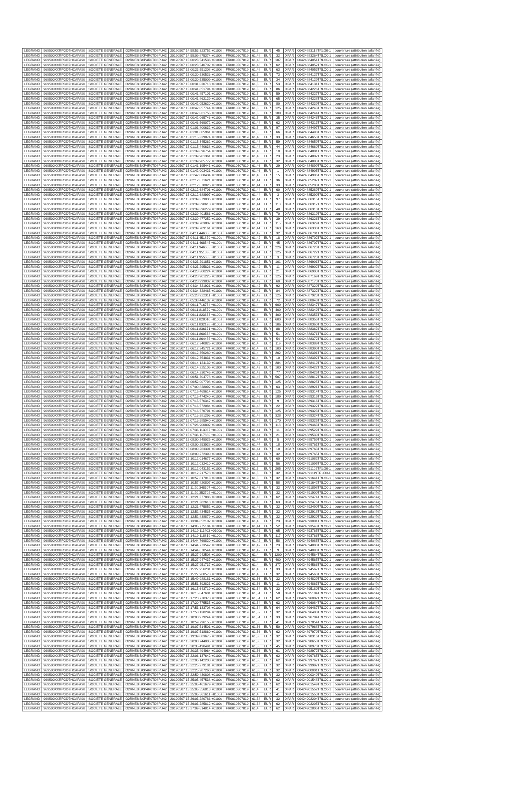| LEGRAND | 969500XXRPGD7HCAFA90 | SOCIETE GENERALE | O2RNE8IBXP4R0TD8PU42 | 20190507 14:58:53.323752 +0100s | FR0010307819 | 61,5 | EUR | 45 | XPAR | 00424883118TRLO0-1 | couverture (attribution salariée) |
| LEGRAND | 969500XXRPGD7HCAFA90 | SOCIETE GENERALE | O2RNE8IBXP4R0TD8PU42 | 20190507 14:59:09.875374 +0100s | FR0010307819 | 61,48 | EUR | 32 | XPAR | 00424883264TRLO0-1 | couverture (attribution salariée) |
| LEGRAND | 969500XXRPGD7HCAFA90 | SOCIETE GENERALE | O2RNE8IBXP4R0TD8PU42 | 20190507 15:00:23.541536 +0100s | FR0010307819 | 61,48 | EUR | 107 | XPAR | 00424884051TRLO0-1 | couverture (attribution salariée) |
| LEGRAND | 969500XXRPGD7HCAFA90 | SOCIETE GENERALE | O2RNE8IBXP4R0TD8PU42 | 20190507 15:00:23.546702 +0100s | FR0010307819 | 61,48 | EUR | 62 | XPAR | 00424884052TRLO0-1 | couverture (attribution salariée) |
| LEGRAND | 969500XXRPGD7HCAFA90 | SOCIETE GENERALE | O2RNE8IBXP4R0TD8PU42 | 20190507 15:00:23.551208 +0100s | FR0010307819 | 61,48 | EUR | 63 | XPAR | 00424884053TRLO0-1 | couverture (attribution salariée) |
| LEGRAND | 969500XXRPGD7HCAFA90 | SOCIETE GENERALE | O2RNE8IBXP4R0TD8PU42 | 20190507 15:00:30.530526 +0100s | FR0010307819 | 61,5 | EUR | 73 | XPAR | 00424884127TRLO0-1 | couverture (attribution salariée) |
| LEGRAND | 969500XXRPGD7HCAFA90 | SOCIETE GENERALE | O2RNE8IBXP4R0TD8PU42 | 20190507 15:00:30.535009 +0100s | FR0010307819 | 61,5 | EUR | 34 | XPAR | 00424884129TRLO0-1 | couverture (attribution salariée) |
| LEGRAND | 969500XXRPGD7HCAFA90 | SOCIETE GENERALE | O2RNE8IBXP4R0TD8PU42 | 20190507 15:00:31.030718 +0100s | FR0010307819 | 61,5 | EUR | 53 | XPAR | 00424884131TRLO0-1 | couverture (attribution salariée) |
| LEGRAND | 969500XXRPGD7HCAFA90 | SOCIETE GENERALE | O2RNE8IBXP4R0TD8PU42 | 20190507 15:00:41.851794 +0100s | FR0010307819 | 61,5 | EUR | 86 | XPAR | 00424884226TRLO0-1 | couverture (attribution salariée) |
| LEGRAND | 969500XXRPGD7HCAFA90 | SOCIETE GENERALE | O2RNE8IBXP4R0TD8PU42 | 20190507 15:00:41.857101 +0100s | FR0010307819 | 61,5 | EUR | 59 | XPAR | 00424884227TRLO0-1 | couverture (attribution salariée) |
| LEGRAND | 969500XXRPGD7HCAFA90 | SOCIETE GENERALE | O2RNE8IBXP4R0TD8PU42 | 20190507 15:00:41.862129 +0100s | FR0010307819 | 61,5 | EUR | 65 | XPAR | 00424884228TRLO0-1 | couverture (attribution salariée) |
| LEGRAND | 969500XXRPGD7HCAFA90 | SOCIETE GENERALE | O2RNE8IBXP4R0TD8PU42 | 20190507 15:00:42.052620 +0100s | FR0010307819 | 61,5 | EUR | 80 | XPAR | 00424884239TRLO0-1 | couverture (attribution salariée) |
| LEGRAND | 969500XXRPGD7HCAFA90 | SOCIETE GENERALE | O2RNE8IBXP4R0TD8PU42 | 20190507 15:00:42.057744 +0100s | FR0010307819 | 61,5 | EUR | 125 | XPAR | 00424884243TRLO0-1 | couverture (attribution salariée) |
| LEGRAND | 969500XXRPGD7HCAFA90 | SOCIETE GENERALE | O2RNE8IBXP4R0TD8PU42 | 20190507 15:00:42.061755 +0100s | FR0010307819 | 61,5 | EUR | 100 | XPAR | 00424884244TRLO0-1 | couverture (attribution salariée) |
| LEGRAND | 969500XXRPGD7HCAFA90 | SOCIETE GENERALE | O2RNE8IBXP4R0TD8PU42 | 20190507 15:00:42.065746 +0100s | FR0010307819 | 61,5 | EUR | 35 | XPAR | 00424884246TRLO0-1 | couverture (attribution salariée) |
| LEGRAND | 969500XXRPGD7HCAFA90 | SOCIETE GENERALE | O2RNE8IBXP4R0TD8PU42 | 20190507 15:00:46.569072 +0100s | FR0010307819 | 61,48 | EUR | 62 | XPAR | 00424884313TRLO0-1 | couverture (attribution salariée) |
| LEGRAND | 969500XXRPGD7HCAFA90 | SOCIETE GENERALE | O2RNE8IBXP4R0TD8PU42 | 20190507 15:01:01.800632 +0100s | FR0010307819 | 61,5 | EUR | 97 | XPAR | 00424884497TRLO0-1 | couverture (attribution salariée) |
| LEGRAND | 969500XXRPGD7HCAFA90 | SOCIETE GENERALE | O2RNE8IBXP4R0TD8PU42 | 20190507 15:01:01.805961 +0100s | FR0010307819 | 61,5 | EUR | 66 | XPAR | 00424884498TRLO0-1 | couverture (attribution salariée) |
| LEGRAND | 969500XXRPGD7HCAFA90 | SOCIETE GENERALE | O2RNE8IBXP4R0TD8PU42 | 20190507 15:01:15.339874 +0100s | FR0010307819 | 61,48 | EUR | 33 | XPAR | 00424884658TRLO0-1 | couverture (attribution salariée) |
| LEGRAND | 969500XXRPGD7HCAFA90 | SOCIETE GENERALE | O2RNE8IBXP4R0TD8PU42 | 20190507 15:01:15.345262 +0100s | FR0010307819 | 61,48 | EUR | 59 | XPAR | 00424884659TRLO0-1 | couverture (attribution salariée) |
| LEGRAND | 969500XXRPGD7HCAFA90 | SOCIETE GENERALE | O2RNE8IBXP4R0TD8PU42 | 20190507 15:01:15.440638 +0100s | FR0010307819 | 61,48 | EUR | 44 | XPAR | 00424884660TRLO0-1 | couverture (attribution salariée) |
| LEGRAND | 969500XXRPGD7HCAFA90 | SOCIETE GENERALE | O2RNE8IBXP4R0TD8PU42 | 20190507 15:01:39.896754 +0100s | FR0010307819 | 61,46 | EUR | 10 | XPAR | 00424884881TRLO0-1 | couverture (attribution salariée) |
| LEGRAND | 969500XXRPGD7HCAFA90 | SOCIETE GENERALE | O2RNE8IBXP4R0TD8PU42 | 20190507 15:01:39.901361 +0100s | FR0010307819 | 61,46 | EUR | 23 | XPAR | 00424884882TRLO0-1 | couverture (attribution salariée) |
| LEGRAND | 969500XXRPGD7HCAFA90 | SOCIETE GENERALE | O2RNE8IBXP4R0TD8PU42 | 20190507 15:01:39.905772 +0100s | FR0010307819 | 61,46 | EUR | 32 | XPAR | 00424884883TRLO0-1 | couverture (attribution salariée) |
| LEGRAND | 969500XXRPGD7HCAFA90 | SOCIETE GENERALE | O2RNE8IBXP4R0TD8PU42 | 20190507 15:01:41.195443 +0100s | FR0010307819 | 61,46 | EUR | 29 | XPAR | 00424884899TRLO0-1 | couverture (attribution salariée) |
| LEGRAND | 969500XXRPGD7HCAFA90 | SOCIETE GENERALE | O2RNE8IBXP4R0TD8PU42 | 20190507 15:01:42.003421 +0100s | FR0010307819 | 61,46 | EUR | 1 | XPAR | 00424884905TRLO0-1 | couverture (attribution salariée) |
| LEGRAND | 969500XXRPGD7HCAFA90 | SOCIETE GENERALE | O2RNE8IBXP4R0TD8PU42 | 20190507 15:01:42.008434 +0100s | FR0010307819 | 61,46 | EUR | 15 | XPAR | 00424884906TRLO0-1 | couverture (attribution salariée) |
| LEGRAND | 969500XXRPGD7HCAFA90 | SOCIETE GENERALE | O2RNE8IBXP4R0TD8PU42 | 20190507 15:02:12.671621 +0100s | FR0010307819 | 61,44 | EUR | 36 | XPAR | 00424885287TRLO0-1 | couverture (attribution salariée) |
| LEGRAND | 969500XXRPGD7HCAFA90 | SOCIETE GENERALE | O2RNE8IBXP4R0TD8PU42 | 20190507 15:02:12.678026 +0100s | FR0010307819 | 61,44 | EUR | 33 | XPAR | 00424885288TRLO0-1 | couverture (attribution salariée) |
| LEGRAND | 969500XXRPGD7HCAFA90 | SOCIETE GENERALE | O2RNE8IBXP4R0TD8PU42 | 20190507 15:02:12.684706 +0100s | FR0010307819 | 61,44 | EUR | 60 | XPAR | 00424885289TRLO0-1 | couverture (attribution salariée) |
| LEGRAND | 969500XXRPGD7HCAFA90 | SOCIETE GENERALE | O2RNE8IBXP4R0TD8PU42 | 20190507 15:02:12.688997 +0100s | FR0010307819 | 61,44 | EUR | 3 | XPAR | 00424885290TRLO0-1 | couverture (attribution salariée) |
| LEGRAND | 969500XXRPGD7HCAFA90 | SOCIETE GENERALE | O2RNE8IBXP4R0TD8PU42 | 20190507 15:03:39.379036 +0100s | FR0010307819 | 61,44 | EUR | 97 | XPAR | 00424886315TRLO0-1 | couverture (attribution salariée) |
| LEGRAND | 969500XXRPGD7HCAFA90 | SOCIETE GENERALE | O2RNE8IBXP4R0TD8PU42 | 20190507 15:03:39.390613 +0100s | FR0010307819 | 61,44 | EUR | 113 | XPAR | 00424886317TRLO0-1 | couverture (attribution salariée) |
| LEGRAND | 969500XXRPGD7HCAFA90 | SOCIETE GENERALE | O2RNE8IBXP4R0TD8PU42 | 20190507 15:03:39.396279 +0100s | FR0010307819 | 61,44 | EUR | 48 | XPAR | 00424886318TRLO0-1 | couverture (attribution salariée) |
| LEGRAND | 969500XXRPGD7HCAFA90 | SOCIETE GENERALE | O2RNE8IBXP4R0TD8PU42 | 20190507 15:03:39.401586 +0100s | FR0010307819 | 61,44 | EUR | 70 | XPAR | 00424886319TRLO0-1 | couverture (attribution salariée) |
| LEGRAND | 969500XXRPGD7HCAFA90 | SOCIETE GENERALE | O2RNE8IBXP4R0TD8PU42 | 20190507 15:03:39.477252 +0100s | FR0010307819 | 61,44 | EUR | 39 | XPAR | 00424886326TRLO0-1 | couverture (attribution salariée) |
| LEGRAND | 969500XXRPGD7HCAFA90 | SOCIETE GENERALE | O2RNE8IBXP4R0TD8PU42 | 20190507 15:03:39.783807 +0100s | FR0010307819 | 61,44 | EUR | 115 | XPAR | 00424886329TRLO0-1 | couverture (attribution salariée) |
| LEGRAND | 969500XXRPGD7HCAFA90 | SOCIETE GENERALE | O2RNE8IBXP4R0TD8PU42 | 20190507 15:03:39.789161 +0100s | FR0010307819 | 61,44 | EUR | 163 | XPAR | 00424886330TRLO0-1 | couverture (attribution salariée) |
| LEGRAND | 969500XXRPGD7HCAFA90 | SOCIETE GENERALE | O2RNE8IBXP4R0TD8PU42 | 20190507 15:04:11.446088 +0100s | FR0010307819 | 61,42 | EUR | 32 | XPAR | 00424886701TRLO0-1 | couverture (attribution salariée) |
| LEGRAND | 969500XXRPGD7HCAFA90 | SOCIETE GENERALE | O2RNE8IBXP4R0TD8PU42 | 20190507 15:04:11.451879 +0100s | FR0010307819 | 61,42 | EUR | 18 | XPAR | 00424886702TRLO0-1 | couverture (attribution salariée) |
| LEGRAND | 969500XXRPGD7HCAFA90 | SOCIETE GENERALE | O2RNE8IBXP4R0TD8PU42 | 20190507 15:04:11.468545 +0100s | FR0010307819 | 61,42 | EUR | 45 | XPAR | 00424886707TRLO0-1 | couverture (attribution salariée) |
| LEGRAND | 969500XXRPGD7HCAFA90 | SOCIETE GENERALE | O2RNE8IBXP4R0TD8PU42 | 20190507 15:04:11.946665 +0100s | FR0010307819 | 61,44 | EUR | 226 | XPAR | 00424886720TRLO0-1 | couverture (attribution salariée) |
| LEGRAND | 969500XXRPGD7HCAFA90 | SOCIETE GENERALE | O2RNE8IBXP4R0TD8PU42 | 20190507 15:04:11.951336 +0100s | FR0010307819 | 61,44 | EUR | 125 | XPAR | 00424886722TRLO0-1 | couverture (attribution salariée) |
| LEGRAND | 969500XXRPGD7HCAFA90 | SOCIETE GENERALE | O2RNE8IBXP4R0TD8PU42 | 20190507 15:04:11.955655 +0100s | FR0010307819 | 61,44 | EUR | 3 | XPAR | 00424886723TRLO0-1 | couverture (attribution salariée) |
| LEGRAND | 969500XXRPGD7HCAFA90 | SOCIETE GENERALE | O2RNE8IBXP4R0TD8PU42 | 20190507 15:04:23.291851 +0100s | FR0010307819 | 61,42 | EUR | 101 | XPAR | 00424886901TRLO0-1 | couverture (attribution salariée) |
| LEGRAND | 969500XXRPGD7HCAFA90 | SOCIETE GENERALE | O2RNE8IBXP4R0TD8PU42 | 20190507 15:04:23.295826 +0100s | FR0010307819 | 61,42 | EUR | 11 | XPAR | 00424886902TRLO0-1 | couverture (attribution salariée) |
| LEGRAND | 969500XXRPGD7HCAFA90 | SOCIETE GENERALE | O2RNE8IBXP4R0TD8PU42 | 20190507 15:04:23.300224 +0100s | FR0010307819 | 61,42 | EUR | 21 | XPAR | 00424886903TRLO0-1 | couverture (attribution salariée) |
| LEGRAND | 969500XXRPGD7HCAFA90 | SOCIETE GENERALE | O2RNE8IBXP4R0TD8PU42 | 20190507 15:04:28.901225 +0100s | FR0010307819 | 61,42 | EUR | 125 | XPAR | 00424887169TRLO0-1 | couverture (attribution salariée) |
| LEGRAND | 969500XXRPGD7HCAFA90 | SOCIETE GENERALE | O2RNE8IBXP4R0TD8PU42 | 20190507 15:04:28.999832 +0100s | FR0010307819 | 61,42 | EUR | 60 | XPAR | 00424887173TRLO0-1 | couverture (attribution salariée) |
| LEGRAND | 969500XXRPGD7HCAFA90 | SOCIETE GENERALE | O2RNE8IBXP4R0TD8PU42 | 20190507 15:04:34.321921 +0100s | FR0010307819 | 61,42 | EUR | 92 | XPAR | 00424887320TRLO0-1 | couverture (attribution salariée) |
| LEGRAND | 969500XXRPGD7HCAFA90 | SOCIETE GENERALE | O2RNE8IBXP4R0TD8PU42 | 20190507 15:04:34.328465 +0100s | FR0010307819 | 61,42 | EUR | 84 | XPAR | 00424887322TRLO0-1 | couverture (attribution salariée) |
| LEGRAND | 969500XXRPGD7HCAFA90 | SOCIETE GENERALE | O2RNE8IBXP4R0TD8PU42 | 20190507 15:05:28.922311 +0100s | FR0010307819 | 61,42 | EUR | 125 | XPAR | 00424887923TRLO0-1 | couverture (attribution salariée) |
| LEGRAND | 969500XXRPGD7HCAFA90 | SOCIETE GENERALE | O2RNE8IBXP4R0TD8PU42 | 20190507 15:05:38.446137 +0100s | FR0010307819 | 61,42 | EUR | 72 | XPAR | 00424888048TRLO0-1 | couverture (attribution salariée) |
| LEGRAND | 969500XXRPGD7HCAFA90 | SOCIETE GENERALE | O2RNE8IBXP4R0TD8PU42 | 20190507 15:06:11.716754 +0100s | FR0010307819 | 61,4 | EUR | 600 | XPAR | 00424888347TRLO0-1 | couverture (attribution salariée) |
| LEGRAND | 969500XXRPGD7HCAFA90 | SOCIETE GENERALE | O2RNE8IBXP4R0TD8PU42 | 20190507 15:06:11.818579 +0100s | FR0010307819 | 61,4 | EUR | 400 | XPAR | 00424888349TRLO0-1 | couverture (attribution salariée) |
| LEGRAND | 969500XXRPGD7HCAFA90 | SOCIETE GENERALE | O2RNE8IBXP4R0TD8PU42 | 20190507 15:06:11.823633 +0100s | FR0010307819 | 61,4 | EUR | 400 | XPAR | 00424888353TRLO0-1 | couverture (attribution salariée) |
| LEGRAND | 969500XXRPGD7HCAFA90 | SOCIETE GENERALE | O2RNE8IBXP4R0TD8PU42 | 20190507 15:06:11.828010 +0100s | FR0010307819 | 61,4 | EUR | 600 | XPAR | 00424888356TRLO0-1 | couverture (attribution salariée) |
| LEGRAND | 969500XXRPGD7HCAFA90 | SOCIETE GENERALE | O2RNE8IBXP4R0TD8PU42 | 20190507 15:06:11.832128 +0100s | FR0010307819 | 61,4 | EUR | 106 | XPAR | 00424888360TRLO0-1 | couverture (attribution salariée) |
| LEGRAND | 969500XXRPGD7HCAFA90 | SOCIETE GENERALE | O2RNE8IBXP4R0TD8PU42 | 20190507 15:06:11.836171 +0100s | FR0010307819 | 61,4 | EUR | 88 | XPAR | 00424888362TRLO0-1 | couverture (attribution salariée) |
| LEGRAND | 969500XXRPGD7HCAFA90 | SOCIETE GENERALE | O2RNE8IBXP4R0TD8PU42 | 20190507 15:06:11.860338 +0100s | FR0010307819 | 61,4 | EUR | 51 | XPAR | 00424888371TRLO0-1 | couverture (attribution salariée) |
| LEGRAND | 969500XXRPGD7HCAFA90 | SOCIETE GENERALE | O2RNE8IBXP4R0TD8PU42 | 20190507 15:06:11.864455 +0100s | FR0010307819 | 61,4 | EUR | 54 | XPAR | 00424888372TRLO0-1 | couverture (attribution salariée) |
| LEGRAND | 969500XXRPGD7HCAFA90 | SOCIETE GENERALE | O2RNE8IBXP4R0TD8PU42 | 20190507 15:06:12.340825 +0100s | FR0010307819 | 61,4 | EUR | 119 | XPAR | 00424888389TRLO0-1 | couverture (attribution salariée) |
| LEGRAND | 969500XXRPGD7HCAFA90 | SOCIETE GENERALE | O2RNE8IBXP4R0TD8PU42 | 20190507 15:06:12.345721 +0100s | FR0010307819 | 61,4 | EUR | 100 | XPAR | 00424888390TRLO0-1 | couverture (attribution salariée) |
| LEGRAND | 969500XXRPGD7HCAFA90 | SOCIETE GENERALE | O2RNE8IBXP4R0TD8PU42 | 20190507 15:06:12.350280 +0100s | FR0010307819 | 61,4 | EUR | 202 | XPAR | 00424888391TRLO0-1 | couverture (attribution salariée) |
| LEGRAND | 969500XXRPGD7HCAFA90 | SOCIETE GENERALE | O2RNE8IBXP4R0TD8PU42 | 20190507 15:06:12.354831 +0100s | FR0010307819 | 61,4 | EUR | 10 | XPAR | 00424888392TRLO0-1 | couverture (attribution salariée) |
| LEGRAND | 969500XXRPGD7HCAFA90 | SOCIETE GENERALE | O2RNE8IBXP4R0TD8PU42 | 20190507 15:06:14.124139 +0100s | FR0010307819 | 61,42 | EUR | 284 | XPAR | 00424888419TRLO0-1 | couverture (attribution salariée) |
| LEGRAND | 969500XXRPGD7HCAFA90 | SOCIETE GENERALE | O2RNE8IBXP4R0TD8PU42 | 20190507 15:06:14.225105 +0100s | FR0010307819 | 61,42 | EUR | 100 | XPAR | 00424888422TRLO0-1 | couverture (attribution salariée) |
| LEGRAND | 969500XXRPGD7HCAFA90 | SOCIETE GENERALE | O2RNE8IBXP4R0TD8PU42 | 20190507 15:06:14.230745 +0100s | FR0010307819 | 61,42 | EUR | 77 | XPAR | 00424888425TRLO0-1 | couverture (attribution salariée) |
| LEGRAND | 969500XXRPGD7HCAFA90 | SOCIETE GENERALE | O2RNE8IBXP4R0TD8PU42 | 20190507 15:06:51.304778 +0100s | FR0010307819 | 61,46 | EUR | 507 | XPAR | 00424888812TRLO0-1 | couverture (attribution salariée) |
| LEGRAND | 969500XXRPGD7HCAFA90 | SOCIETE GENERALE | O2RNE8IBXP4R0TD8PU42 | 20190507 15:06:52.007798 +0100s | FR0010307819 | 61,46 | EUR | 125 | XPAR | 00424888825TRLO0-1 | couverture (attribution salariée) |
| LEGRAND | 969500XXRPGD7HCAFA90 | SOCIETE GENERALE | O2RNE8IBXP4R0TD8PU42 | 20190507 15:07:00.828092 +0100s | FR0010307819 | 61,46 | EUR | 63 | XPAR | 00424888921TRLO0-1 | couverture (attribution salariée) |
| LEGRAND | 969500XXRPGD7HCAFA90 | SOCIETE GENERALE | O2RNE8IBXP4R0TD8PU42 | 20190507 15:07:15.469614 +0100s | FR0010307819 | 61,46 | EUR | 125 | XPAR | 00424889314TRLO0-1 | couverture (attribution salariée) |
| LEGRAND | 969500XXRPGD7HCAFA90 | SOCIETE GENERALE | O2RNE8IBXP4R0TD8PU42 | 20190507 15:07:15.474240 +0100s | FR0010307819 | 61,46 | EUR | 189 | XPAR | 00424889315TRLO0-1 | couverture (attribution salariée) |
| LEGRAND | 969500XXRPGD7HCAFA90 | SOCIETE GENERALE | O2RNE8IBXP4R0TD8PU42 | 20190507 15:07:15.570347 +0100s | FR0010307819 | 61,46 | EUR | 9 | XPAR | 00424889316TRLO0-1 | couverture (attribution salariée) |
| LEGRAND | 969500XXRPGD7HCAFA90 | SOCIETE GENERALE | O2RNE8IBXP4R0TD8PU42 | 20190507 15:07:16.572084 +0100s | FR0010307819 | 61,48 | EUR | 22 | XPAR | 00424889322TRLO0-1 | couverture (attribution salariée) |
| LEGRAND | 969500XXRPGD7HCAFA90 | SOCIETE GENERALE | O2RNE8IBXP4R0TD8PU42 | 20190507 15:07:16.576791 +0100s | FR0010307819 | 61,48 | EUR | 125 | XPAR | 00424889323TRLO0-1 | couverture (attribution salariée) |
| LEGRAND | 969500XXRPGD7HCAFA90 | SOCIETE GENERALE | O2RNE8IBXP4R0TD8PU42 | 20190507 15:07:16.581296 +0100s | FR0010307819 | 61,48 | EUR | 328 | XPAR | 00424889324TRLO0-1 | couverture (attribution salariée) |
| LEGRAND | 969500XXRPGD7HCAFA90 | SOCIETE GENERALE | O2RNE8IBXP4R0TD8PU42 | 20190507 15:07:16.585940 +0100s | FR0010307819 | 61,48 | EUR | 170 | XPAR | 00424889325TRLO0-1 | couverture (attribution salariée) |
| LEGRAND | 969500XXRPGD7HCAFA90 | SOCIETE GENERALE | O2RNE8IBXP4R0TD8PU42 | 20190507 15:07:26.900802 +0100s | FR0010307819 | 61,46 | EUR | 118 | XPAR | 00424889463TRLO0-1 | couverture (attribution salariée) |
| LEGRAND | 969500XXRPGD7HCAFA90 | SOCIETE GENERALE | O2RNE8IBXP4R0TD8PU42 | 20190507 15:07:36.113067 +0100s | FR0010307819 | 61,44 | EUR | 11 | XPAR | 00424889529TRLO0-1 | couverture (attribution salariée) |
| LEGRAND | 969500XXRPGD7HCAFA90 | SOCIETE GENERALE | O2RNE8IBXP4R0TD8PU42 | 20190507 15:07:36.117880 +0100s | FR0010307819 | 61,44 | EUR | 21 | XPAR | 00424889530TRLO0-1 | couverture (attribution salariée) |
| LEGRAND | 969500XXRPGD7HCAFA90 | SOCIETE GENERALE | O2RNE8IBXP4R0TD8PU42 | 20190507 15:08:00.249025 +0100s | FR0010307819 | 61,44 | EUR | 5 | XPAR | 00424889759TRLO0-1 | couverture (attribution salariée) |
| LEGRAND | 969500XXRPGD7HCAFA90 | SOCIETE GENERALE | O2RNE8IBXP4R0TD8PU42 | 20190507 15:08:00.253928 +0100s | FR0010307819 | 61,44 | EUR | 18 | XPAR | 00424889761TRLO0-1 | couverture (attribution salariée) |
| LEGRAND | 969500XXRPGD7HCAFA90 | SOCIETE GENERALE | O2RNE8IBXP4R0TD8PU42 | 20190507 15:08:00.263301 +0100s | FR0010307819 | 61,44 | EUR | 10 | XPAR | 00424889763TRLO0-1 | couverture (attribution salariée) |
| LEGRAND | 969500XXRPGD7HCAFA90 | SOCIETE GENERALE | O2RNE8IBXP4R0TD8PU42 | 20190507 15:08:00.272390 +0100s | FR0010307819 | 61,44 | EUR | 32 | XPAR | 00424889765TRLO0-1 | couverture (attribution salariée) |
| LEGRAND | 969500XXRPGD7HCAFA90 | SOCIETE GENERALE | O2RNE8IBXP4R0TD8PU42 | 20190507 15:10:12.014677 +0100s | FR0010307819 | 61,5 | EUR | 60 | XPAR | 00424891082TRLO0-1 | couverture (attribution salariée) |
| LEGRAND | 969500XXRPGD7HCAFA90 | SOCIETE GENERALE | O2RNE8IBXP4R0TD8PU42 | 20190507 15:10:12.032410 +0100s | FR0010307819 | 61,5 | EUR | 56 | XPAR | 00424891095TRLO0-1 | couverture (attribution salariée) |
| LEGRAND | 969500XXRPGD7HCAFA90 | SOCIETE GENERALE | O2RNE8IBXP4R0TD8PU42 | 20190507 15:10:12.043152 +0100s | FR0010307819 | 61,5 | EUR | 205 | XPAR | 00424891102TRLO0-1 | couverture (attribution salariée) |
| LEGRAND | 969500XXRPGD7HCAFA90 | SOCIETE GENERALE | O2RNE8IBXP4R0TD8PU42 | 20190507 15:10:12.217578 +0100s | FR0010307819 | 61,5 | EUR | 32 | XPAR | 00424891119TRLO0-1 | couverture (attribution salariée) |
| LEGRAND | 969500XXRPGD7HCAFA90 | SOCIETE GENERALE | O2RNE8IBXP4R0TD8PU42 | 20190507 15:10:57.817013 +0100s | FR0010307819 | 61,5 | EUR | 32 | XPAR | 00424891641TRLO0-1 | couverture (attribution salariée) |
| LEGRAND | 969500XXRPGD7HCAFA90 | SOCIETE GENERALE | O2RNE8IBXP4R0TD8PU42 | 20190507 15:10:57.820807 +0100s | FR0010307819 | 61,5 | EUR | 58 | XPAR | 00424891642TRLO0-1 | couverture (attribution salariée) |
| LEGRAND | 969500XXRPGD7HCAFA90 | SOCIETE GENERALE | O2RNE8IBXP4R0TD8PU42 | 20190507 15:11:20.348307 +0100s | FR0010307819 | 61,48 | EUR | 32 | XPAR | 00424891898TRLO0-1 | couverture (attribution salariée) |
| LEGRAND | 969500XXRPGD7HCAFA90 | SOCIETE GENERALE | O2RNE8IBXP4R0TD8PU42 | 20190507 15:11:20.352702 +0100s | FR0010307819 | 61,48 | EUR | 32 | XPAR | 00424891900TRLO0-1 | couverture (attribution salariée) |
| LEGRAND | 969500XXRPGD7HCAFA90 | SOCIETE GENERALE | O2RNE8IBXP4R0TD8PU42 | 20190507 15:12:21.377886 +0100s | FR0010307819 | 61,46 | EUR | 62 | XPAR | 00424892474TRLO0-1 | couverture (attribution salariée) |
| LEGRAND | 969500XXRPGD7HCAFA90 | SOCIETE GENERALE | O2RNE8IBXP4R0TD8PU42 | 20190507 15:12:21.382618 +0100s | FR0010307819 | 61,46 | EUR | 63 | XPAR | 00424892476TRLO0-1 | couverture (attribution salariée) |
| LEGRAND | 969500XXRPGD7HCAFA90 | SOCIETE GENERALE | O2RNE8IBXP4R0TD8PU42 | 20190507 15:12:21.475852 +0100s | FR0010307819 | 61,46 | EUR | 32 | XPAR | 00424892490TRLO0-1 | couverture (attribution salariée) |
| LEGRAND | 969500XXRPGD7HCAFA90 | SOCIETE GENERALE | O2RNE8IBXP4R0TD8PU42 | 20190507 15:12:52.834535 +0100s | FR0010307819 | 61,42 | EUR | 32 | XPAR | 00424892918TRLO0-1 | couverture (attribution salariée) |
| LEGRAND | 969500XXRPGD7HCAFA90 | SOCIETE GENERALE | O2RNE8IBXP4R0TD8PU42 | 20190507 15:12:52.838879 +0100s | FR0010307819 | 61,42 | EUR | 32 | XPAR | 00424892920TRLO0-1 | couverture (attribution salariée) |
| LEGRAND | 969500XXRPGD7HCAFA90 | SOCIETE GENERALE | O2RNE8IBXP4R0TD8PU42 | 20190507 15:13:04.852102 +0100s | FR0010307819 | 61,4 | EUR | 23 | XPAR | 00424893001TRLO0-1 | couverture (attribution salariée) |
| LEGRAND | 969500XXRPGD7HCAFA90 | SOCIETE GENERALE | O2RNE8IBXP4R0TD8PU42 | 20190507 15:14:05.775184 +0100s | FR0010307819 | 61,44 | EUR | 52 | XPAR | 00424893540TRLO0-1 | couverture (attribution salariée) |
| LEGRAND | 969500XXRPGD7HCAFA90 | SOCIETE GENERALE | O2RNE8IBXP4R0TD8PU42 | 20190507 15:14:19.111403 +0100s | FR0010307819 | 61,42 | EUR | 65 | XPAR | 00424893765TRLO0-1 | couverture (attribution salariée) |
| LEGRAND | 969500XXRPGD7HCAFA90 | SOCIETE GENERALE | O2RNE8IBXP4R0TD8PU42 | 20190507 15:14:19.118819 +0100s | FR0010307819 | 61,42 | EUR | 117 | XPAR | 00424893766TRLO0-1 | couverture (attribution salariée) |
| LEGRAND | 969500XXRPGD7HCAFA90 | SOCIETE GENERALE | O2RNE8IBXP4R0TD8PU42 | 20190507 15:14:44.769820 +0100s | FR0010307819 | 61,42 | EUR | 58 | XPAR | 00424894085TRLO0-1 | couverture (attribution salariée) |
| LEGRAND | 969500XXRPGD7HCAFA90 | SOCIETE GENERALE | O2RNE8IBXP4R0TD8PU42 | 20190507 15:14:44.773542 +0100s | FR0010307819 | 61,42 | EUR | 23 | XPAR | 00424894088TRLO0-1 | couverture (attribution salariée) |
| LEGRAND | 969500XXRPGD7HCAFA90 | SOCIETE GENERALE | O2RNE8IBXP4R0TD8PU42 | 20190507 15:14:44.870544 +0100s | FR0010307819 | 61,42 | EUR | 9 | XPAR | 00424894090TRLO0-1 | couverture (attribution salariée) |
| LEGRAND | 969500XXRPGD7HCAFA90 | SOCIETE GENERALE | O2RNE8IBXP4R0TD8PU42 | 20190507 15:15:27.942508 +0100s | FR0010307819 | 61,4 | EUR | 1200 | XPAR | 00424894564TRLO0-1 | couverture (attribution salariée) |
| LEGRAND | 969500XXRPGD7HCAFA90 | SOCIETE GENERALE | O2RNE8IBXP4R0TD8PU42 | 20190507 15:15:27.947437 +0100s | FR0010307819 | 61,4 | EUR | 400 | XPAR | 00424894565TRLO0-1 | couverture (attribution salariée) |
| LEGRAND | 969500XXRPGD7HCAFA90 | SOCIETE GENERALE | O2RNE8IBXP4R0TD8PU42 | 20190507 15:15:27.951737 +0100s | FR0010307819 | 61,4 | EUR | 377 | XPAR | 00424894566TRLO0-1 | couverture (attribution salariée) |
| LEGRAND | 969500XXRPGD7HCAFA90 | SOCIETE GENERALE | O2RNE8IBXP4R0TD8PU42 | 20190507 15:15:27.956231 +0100s | FR0010307819 | 61,4 | EUR | 33 | XPAR | 00424894567TRLO0-1 | couverture (attribution salariée) |
| LEGRAND | 969500XXRPGD7HCAFA90 | SOCIETE GENERALE | O2RNE8IBXP4R0TD8PU42 | 20190507 15:15:27.960573 +0100s | FR0010307819 | 61,4 | EUR | 32 | XPAR | 00424894568TRLO0-1 | couverture (attribution salariée) |
| LEGRAND | 969500XXRPGD7HCAFA90 | SOCIETE GENERALE | O2RNE8IBXP4R0TD8PU42 | 20190507 15:15:49.988181 +0100s | FR0010307819 | 61,36 | EUR | 32 | XPAR | 00424894829TRLO0-1 | couverture (attribution salariée) |
| LEGRAND | 969500XXRPGD7HCAFA90 | SOCIETE GENERALE | O2RNE8IBXP4R0TD8PU42 | 20190507 15:15:51.392823 +0100s | FR0010307819 | 61,36 | EUR | 11 | XPAR | 00424894863TRLO0-1 | couverture (attribution salariée) |
| LEGRAND | 969500XXRPGD7HCAFA90 | SOCIETE GENERALE | O2RNE8IBXP4R0TD8PU42 | 20190507 15:16:15.643719 +0100s | FR0010307819 | 61,34 | EUR | 32 | XPAR | 00424895180TRLO0-1 | couverture (attribution salariée) |
| LEGRAND | 969500XXRPGD7HCAFA90 | SOCIETE GENERALE | O2RNE8IBXP4R0TD8PU42 | 20190507 15:16:15.647601 +0100s | FR0010307819 | 61,34 | EUR | 58 | XPAR | 00424895184TRLO0-1 | couverture (attribution salariée) |
| LEGRAND | 969500XXRPGD7HCAFA90 | SOCIETE GENERALE | O2RNE8IBXP4R0TD8PU42 | 20190507 15:17:20.770373 +0100s | FR0010307819 | 61,34 | EUR | 62 | XPAR | 00424896082TRLO0-1 | couverture (attribution salariée) |
| LEGRAND | 969500XXRPGD7HCAFA90 | SOCIETE GENERALE | O2RNE8IBXP4R0TD8PU42 | 20190507 15:17:20.775535 +0100s | FR0010307819 | 61,34 | EUR | 63 | XPAR | 00424896084TRLO0-1 | couverture (attribution salariée) |
| LEGRAND | 969500XXRPGD7HCAFA90 | SOCIETE GENERALE | O2RNE8IBXP4R0TD8PU42 | 20190507 15:17:53.133708 +0100s | FR0010307819 | 61,34 | EUR | 64 | XPAR | 00424896487TRLO0-1 | couverture (attribution salariée) |
| LEGRAND | 969500XXRPGD7HCAFA90 | SOCIETE GENERALE | O2RNE8IBXP4R0TD8PU42 | 20190507 15:17:53.138294 +0100s | FR0010307819 | 61,32 | EUR | 32 | XPAR | 00424896488TRLO0-1 | couverture (attribution salariée) |
| LEGRAND | 969500XXRPGD7HCAFA90 | SOCIETE GENERALE | O2RNE8IBXP4R0TD8PU42 | 20190507 15:18:08.979244 +0100s | FR0010307819 | 61,34 | EUR | 33 | XPAR | 00424896784TRLO0-1 | couverture (attribution salariée) |
| LEGRAND | 969500XXRPGD7HCAFA90 | SOCIETE GENERALE | O2RNE8IBXP4R0TD8PU42 | 20190507 15:18:59.796155 +0100s | FR0010307819 | 61,38 | EUR | 41 | XPAR | 00424897854TRLO0-1 | couverture (attribution salariée) |
| LEGRAND | 969500XXRPGD7HCAFA90 | SOCIETE GENERALE | O2RNE8IBXP4R0TD8PU42 | 20190507 15:19:07.514501 +0100s | FR0010307819 | 61,36 | EUR | 50 | XPAR | 00424897968TRLO0-1 | couverture (attribution salariée) |
| LEGRAND | 969500XXRPGD7HCAFA90 | SOCIETE GENERALE | O2RNE8IBXP4R0TD8PU42 | 20190507 15:19:07.518860 +0100s | FR0010307819 | 61,36 | EUR | 62 | XPAR | 00424897970TRLO0-1 | couverture (attribution salariée) |
| LEGRAND | 969500XXRPGD7HCAFA90 | SOCIETE GENERALE | O2RNE8IBXP4R0TD8PU42 | 20190507 15:19:39.883675 +0100s | FR0010307819 | 61,38 | EUR | 32 | XPAR | 00424898316TRLO0-1 | couverture (attribution salariée) |
| LEGRAND | 969500XXRPGD7HCAFA90 | SOCIETE GENERALE | O2RNE8IBXP4R0TD8PU42 | 20190507 15:20:08.744005 +0100s | FR0010307819 | 61,38 | EUR | 32 | XPAR | 00424898658TRLO0-1 | couverture (attribution salariée) |
| LEGRAND | 969500XXRPGD7HCAFA90 | SOCIETE GENERALE | O2RNE8IBXP4R0TD8PU42 | 20190507 15:20:35.490491 +0100s | FR0010307819 | 61,36 | EUR | 45 | XPAR | 00424898970TRLO0-1 | couverture (attribution salariée) |
| LEGRAND | 969500XXRPGD7HCAFA90 | SOCIETE GENERALE | O2RNE8IBXP4R0TD8PU42 | 20190507 15:20:35.494964 +0100s | FR0010307819 | 61,36 | EUR | 61 | XPAR | 00424898972TRLO0-1 | couverture (attribution salariée) |
| LEGRAND | 969500XXRPGD7HCAFA90 | SOCIETE GENERALE | O2RNE8IBXP4R0TD8PU42 | 20190507 15:22:06.137642 +0100s | FR0010307819 | 61,36 | EUR | 62 | XPAR | 00424899765TRLO0-1 | couverture (attribution salariée) |
| LEGRAND | 969500XXRPGD7HCAFA90 | SOCIETE GENERALE | O2RNE8IBXP4R0TD8PU42 | 20190507 15:22:06.142203 +0100s | FR0010307819 | 61,36 | EUR | 62 | XPAR | 00424899767TRLO0-1 | couverture (attribution salariée) |
| LEGRAND | 969500XXRPGD7HCAFA90 | SOCIETE GENERALE | O2RNE8IBXP4R0TD8PU42 | 20190507 15:22:25.279181 +0100s | FR0010307819 | 61,36 | EUR | 32 | XPAR | 00424899997TRLO0-1 | couverture (attribution salariée) |
| LEGRAND | 969500XXRPGD7HCAFA90 | SOCIETE GENERALE | O2RNE8IBXP4R0TD8PU42 | 20190507 15:22:25.287260 +0100s | FR0010307819 | 61,36 | EUR | 32 | XPAR | 00424900001TRLO0-1 | couverture (attribution salariée) |
| LEGRAND | 969500XXRPGD7HCAFA90 | SOCIETE GENERALE | O2RNE8IBXP4R0TD8PU42 | 20190507 15:22:59.430808 +0100s | FR0010307819 | 61,38 | EUR | 32 | XPAR | 00424900340TRLO0-1 | couverture (attribution salariée) |
| LEGRAND | 969500XXRPGD7HCAFA90 | SOCIETE GENERALE | O2RNE8IBXP4R0TD8PU42 | 20190507 15:25:05.457538 +0100s | FR0010307819 | 61,4 | EUR | 62 | XPAR | 00424901548TRLO0-1 | couverture (attribution salariée) |
| LEGRAND | 969500XXRPGD7HCAFA90 | SOCIETE GENERALE | O2RNE8IBXP4R0TD8PU42 | 20190507 15:25:05.461679 +0100s | FR0010307819 | 61,4 | EUR | 62 | XPAR | 00424901549TRLO0-1 | couverture (attribution salariée) |
| LEGRAND | 969500XXRPGD7HCAFA90 | SOCIETE GENERALE | O2RNE8IBXP4R0TD8PU42 | 20190507 15:25:05.556813 +0100s | FR0010307819 | 61,4 | EUR | 41 | XPAR | 00424901552TRLO0-1 | couverture (attribution salariée) |
| LEGRAND | 969500XXRPGD7HCAFA90 | SOCIETE GENERALE | O2RNE8IBXP4R0TD8PU42 | 20190507 15:25:05.561611 +0100s | FR0010307819 | 61,4 | EUR | 41 | XPAR | 00424901553TRLO0-1 | couverture (attribution salariée) |
| LEGRAND | 969500XXRPGD7HCAFA90 | SOCIETE GENERALE | O2RNE8IBXP4R0TD8PU42 | 20190507 15:26:03.280786 +0100s | FR0010307819 | 61,38 | EUR | 32 | XPAR | 00424902204TRLO0-1 | couverture (attribution salariée) |
| LEGRAND | 969500XXRPGD7HCAFA90 | SOCIETE GENERALE | O2RNE8IBXP4R0TD8PU42 | 20190507 15:26:03.285812 +0100s | FR0010307819 | 61,38 | EUR | 62 | XPAR | 00424902205TRLO0-1 | couverture (attribution salariée) |
| LEGRAND | 969500XXRPGD7HCAFA90 | SOCIETE GENERALE | O2RNE8IBXP4R0TD8PU42 | 20190507 15:27:09.614814 +0100s | FR0010307819 | 61,4 | EUR | 62 | XPAR | 00424902805TRLO0-1 | couverture (attribution salariée) |